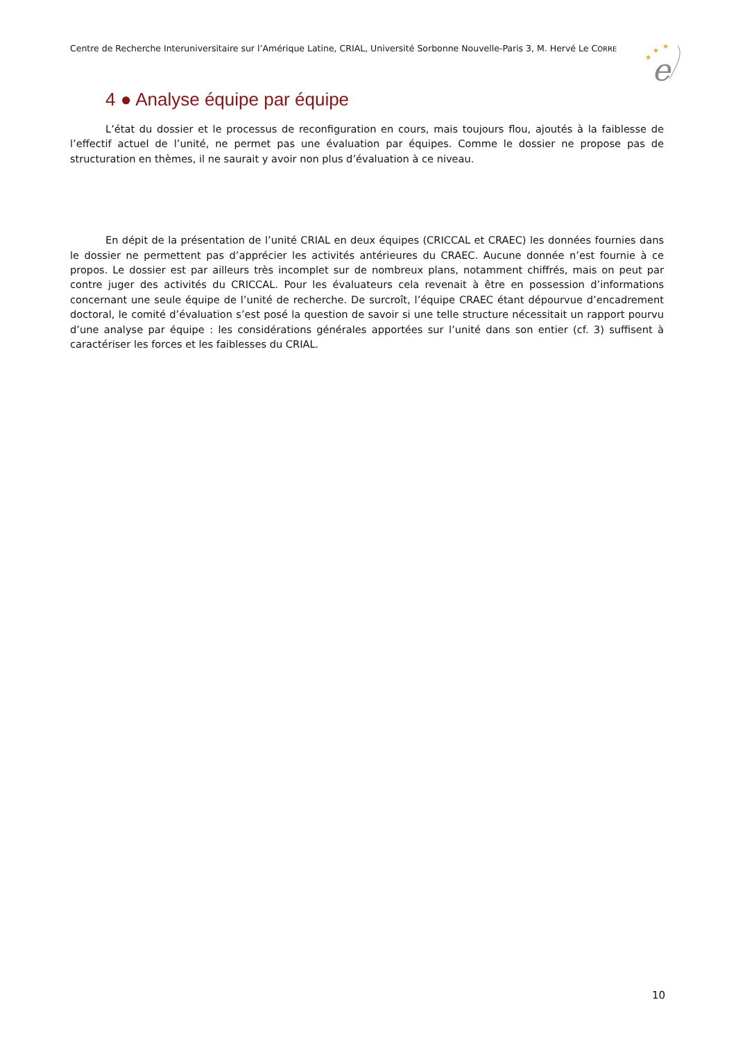Centre de Recherche Interuniversitaire sur l’Amérique Latine, CRIAL, Université Sorbonne Nouvelle-Paris 3, M. Hervé Le CORRE
★
★
★
e
4 ● Analyse équipe par équipe
L’état du dossier et le processus de reconfiguration en cours, mais toujours flou, ajoutés à la faiblesse de l’effectif actuel de l’unité, ne permet pas une évaluation par équipes. Comme le dossier ne propose pas de structuration en thèmes, il ne saurait y avoir non plus d’évaluation à ce niveau.
En dépit de la présentation de l’unité CRIAL en deux équipes (CRICCAL et CRAEC) les données fournies dans le dossier ne permettent pas d’apprécier les activités antérieures du CRAEC. Aucune donnée n’est fournie à ce propos. Le dossier est par ailleurs très incomplet sur de nombreux plans, notamment chiffrés, mais on peut par contre juger des activités du CRICCAL. Pour les évaluateurs cela revenait à être en possession d’informations concernant une seule équipe de l’unité de recherche. De surcroît, l’équipe CRAEC étant dépourvue d’encadrement doctoral, le comité d’évaluation s’est posé la question de savoir si une telle structure nécessitait un rapport pourvu d’une analyse par équipe : les considérations générales apportées sur l’unité dans son entier (cf. 3) suffisent à caractériser les forces et les faiblesses du CRIAL.
10